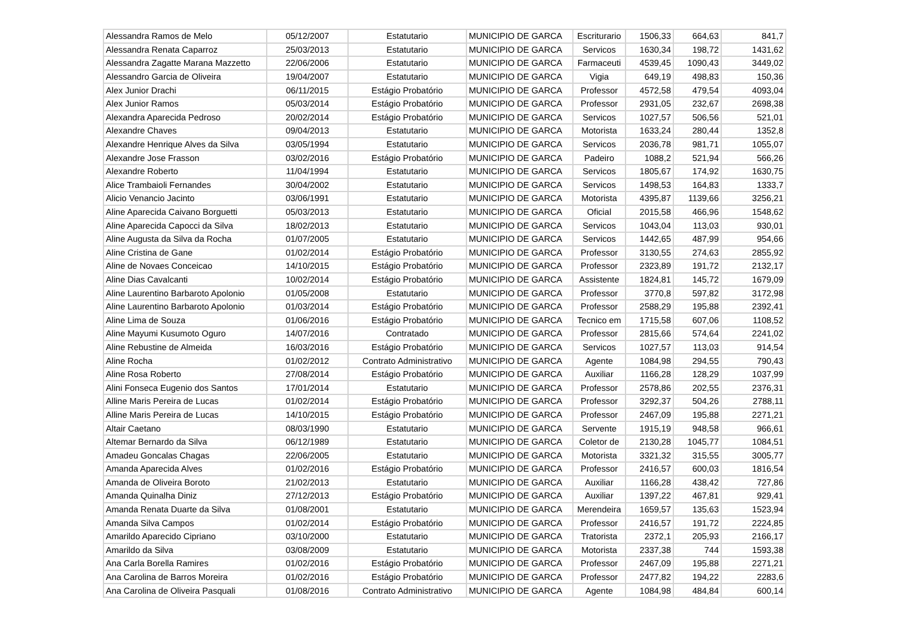| Alessandra Ramos de Melo | 05/12/2007 | Estatutario | MUNICIPIO DE GARCA | Escriturario | 1506,33 | 664,63 | 841,7 |
| Alessandra Renata Caparroz | 25/03/2013 | Estatutario | MUNICIPIO DE GARCA | Servicos | 1630,34 | 198,72 | 1431,62 |
| Alessandra Zagatte Marana Mazzetto | 22/06/2006 | Estatutario | MUNICIPIO DE GARCA | Farmaceuti | 4539,45 | 1090,43 | 3449,02 |
| Alessandro Garcia de Oliveira | 19/04/2007 | Estatutario | MUNICIPIO DE GARCA | Vigia | 649,19 | 498,83 | 150,36 |
| Alex Junior Drachi | 06/11/2015 | Estágio Probatório | MUNICIPIO DE GARCA | Professor | 4572,58 | 479,54 | 4093,04 |
| Alex Junior Ramos | 05/03/2014 | Estágio Probatório | MUNICIPIO DE GARCA | Professor | 2931,05 | 232,67 | 2698,38 |
| Alexandra Aparecida Pedroso | 20/02/2014 | Estágio Probatório | MUNICIPIO DE GARCA | Servicos | 1027,57 | 506,56 | 521,01 |
| Alexandre Chaves | 09/04/2013 | Estatutario | MUNICIPIO DE GARCA | Motorista | 1633,24 | 280,44 | 1352,8 |
| Alexandre Henrique Alves da Silva | 03/05/1994 | Estatutario | MUNICIPIO DE GARCA | Servicos | 2036,78 | 981,71 | 1055,07 |
| Alexandre Jose Frasson | 03/02/2016 | Estágio Probatório | MUNICIPIO DE GARCA | Padeiro | 1088,2 | 521,94 | 566,26 |
| Alexandre Roberto | 11/04/1994 | Estatutario | MUNICIPIO DE GARCA | Servicos | 1805,67 | 174,92 | 1630,75 |
| Alice Trambaioli Fernandes | 30/04/2002 | Estatutario | MUNICIPIO DE GARCA | Servicos | 1498,53 | 164,83 | 1333,7 |
| Alicio Venancio Jacinto | 03/06/1991 | Estatutario | MUNICIPIO DE GARCA | Motorista | 4395,87 | 1139,66 | 3256,21 |
| Aline Aparecida Caivano Borguetti | 05/03/2013 | Estatutario | MUNICIPIO DE GARCA | Oficial | 2015,58 | 466,96 | 1548,62 |
| Aline Aparecida Capocci da Silva | 18/02/2013 | Estatutario | MUNICIPIO DE GARCA | Servicos | 1043,04 | 113,03 | 930,01 |
| Aline Augusta da Silva da Rocha | 01/07/2005 | Estatutario | MUNICIPIO DE GARCA | Servicos | 1442,65 | 487,99 | 954,66 |
| Aline Cristina de Gane | 01/02/2014 | Estágio Probatório | MUNICIPIO DE GARCA | Professor | 3130,55 | 274,63 | 2855,92 |
| Aline de Novaes Conceicao | 14/10/2015 | Estágio Probatório | MUNICIPIO DE GARCA | Professor | 2323,89 | 191,72 | 2132,17 |
| Aline Dias Cavalcanti | 10/02/2014 | Estágio Probatório | MUNICIPIO DE GARCA | Assistente | 1824,81 | 145,72 | 1679,09 |
| Aline Laurentino Barbaroto Apolonio | 01/05/2008 | Estatutario | MUNICIPIO DE GARCA | Professor | 3770,8 | 597,82 | 3172,98 |
| Aline Laurentino Barbaroto Apolonio | 01/03/2014 | Estágio Probatório | MUNICIPIO DE GARCA | Professor | 2588,29 | 195,88 | 2392,41 |
| Aline Lima de Souza | 01/06/2016 | Estágio Probatório | MUNICIPIO DE GARCA | Tecnico em | 1715,58 | 607,06 | 1108,52 |
| Aline Mayumi Kusumoto Oguro | 14/07/2016 | Contratado | MUNICIPIO DE GARCA | Professor | 2815,66 | 574,64 | 2241,02 |
| Aline Rebustine de Almeida | 16/03/2016 | Estágio Probatório | MUNICIPIO DE GARCA | Servicos | 1027,57 | 113,03 | 914,54 |
| Aline Rocha | 01/02/2012 | Contrato Administrativo | MUNICIPIO DE GARCA | Agente | 1084,98 | 294,55 | 790,43 |
| Aline Rosa Roberto | 27/08/2014 | Estágio Probatório | MUNICIPIO DE GARCA | Auxiliar | 1166,28 | 128,29 | 1037,99 |
| Alini Fonseca Eugenio dos Santos | 17/01/2014 | Estatutario | MUNICIPIO DE GARCA | Professor | 2578,86 | 202,55 | 2376,31 |
| Alline Maris Pereira de Lucas | 01/02/2014 | Estágio Probatório | MUNICIPIO DE GARCA | Professor | 3292,37 | 504,26 | 2788,11 |
| Alline Maris Pereira de Lucas | 14/10/2015 | Estágio Probatório | MUNICIPIO DE GARCA | Professor | 2467,09 | 195,88 | 2271,21 |
| Altair Caetano | 08/03/1990 | Estatutario | MUNICIPIO DE GARCA | Servente | 1915,19 | 948,58 | 966,61 |
| Altemar Bernardo da Silva | 06/12/1989 | Estatutario | MUNICIPIO DE GARCA | Coletor de | 2130,28 | 1045,77 | 1084,51 |
| Amadeu Goncalas Chagas | 22/06/2005 | Estatutario | MUNICIPIO DE GARCA | Motorista | 3321,32 | 315,55 | 3005,77 |
| Amanda Aparecida Alves | 01/02/2016 | Estágio Probatório | MUNICIPIO DE GARCA | Professor | 2416,57 | 600,03 | 1816,54 |
| Amanda de Oliveira Boroto | 21/02/2013 | Estatutario | MUNICIPIO DE GARCA | Auxiliar | 1166,28 | 438,42 | 727,86 |
| Amanda Quinalha Diniz | 27/12/2013 | Estágio Probatório | MUNICIPIO DE GARCA | Auxiliar | 1397,22 | 467,81 | 929,41 |
| Amanda Renata Duarte da Silva | 01/08/2001 | Estatutario | MUNICIPIO DE GARCA | Merendeira | 1659,57 | 135,63 | 1523,94 |
| Amanda Silva Campos | 01/02/2014 | Estágio Probatório | MUNICIPIO DE GARCA | Professor | 2416,57 | 191,72 | 2224,85 |
| Amarildo Aparecido Cipriano | 03/10/2000 | Estatutario | MUNICIPIO DE GARCA | Tratorista | 2372,1 | 205,93 | 2166,17 |
| Amarildo da Silva | 03/08/2009 | Estatutario | MUNICIPIO DE GARCA | Motorista | 2337,38 | 744 | 1593,38 |
| Ana Carla Borella Ramires | 01/02/2016 | Estágio Probatório | MUNICIPIO DE GARCA | Professor | 2467,09 | 195,88 | 2271,21 |
| Ana Carolina de Barros Moreira | 01/02/2016 | Estágio Probatório | MUNICIPIO DE GARCA | Professor | 2477,82 | 194,22 | 2283,6 |
| Ana Carolina de Oliveira Pasquali | 01/08/2016 | Contrato Administrativo | MUNICIPIO DE GARCA | Agente | 1084,98 | 484,84 | 600,14 |